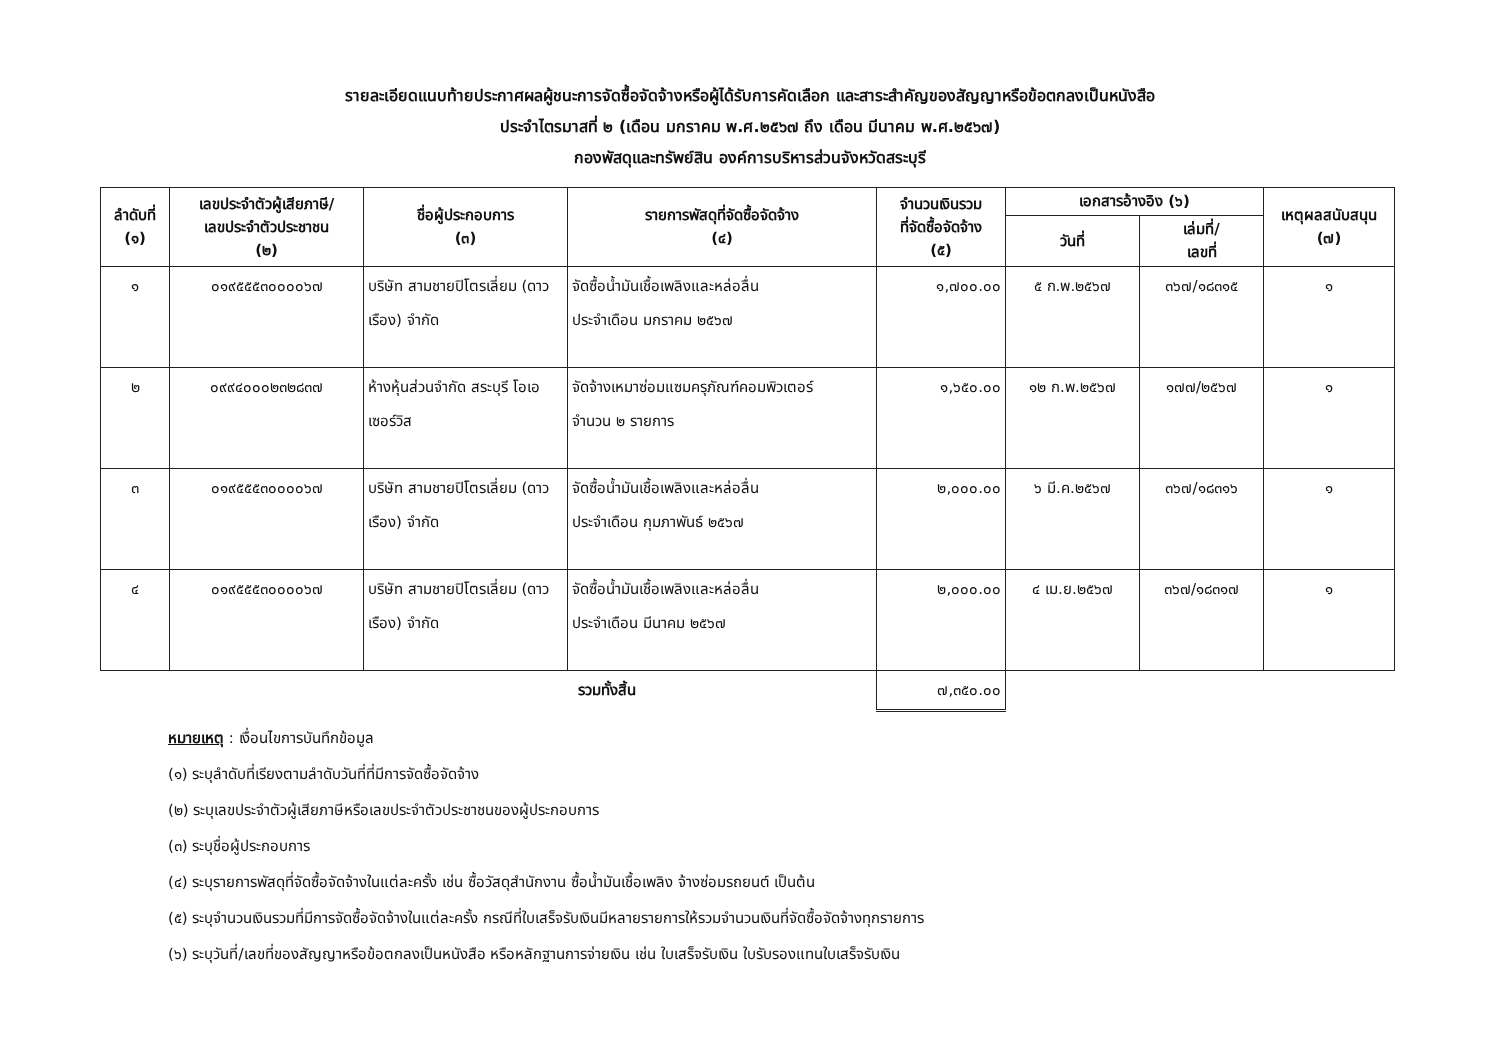รายละเอียดแนบท้ายประกาศผลผู้ชนะการจัดซื้อจัดจ้างหรือผู้ได้รับการคัดเลือก และสาระสำคัญของสัญญาหรือข้อตกลงเป็นหนังสือ
ประจำไตรมาสที่ ๒ (เดือน มกราคม พ.ศ.๒๕๖๗ ถึง เดือน มีนาคม พ.ศ.๒๕๖๗)
กองพัสดุและทรัพย์สิน องค์การบริหารส่วนจังหวัดสระบุรี
| ลำดับที่ (๑) | เลขประจำตัวผู้เสียภาษี/ เลขประจำตัวประชาชน (๒) | ชื่อผู้ประกอบการ (๓) | รายการพัสดุที่จัดซื้อจัดจ้าง (๔) | จำนวนเงินรวม ที่จัดซื้อจัดจ้าง (๕) | เอกสารอ้างอิง (๖) | | เหตุผลสนับสนุน (๗) |
| --- | --- | --- | --- | --- | --- | --- | --- |
| | | | | | วันที่ | เล่มที่/ เลขที่ | |
| ๑ | ๐๑๙๕๕๕๓๐๐๐๐๖๗ | บริษัท สามชายปิโตรเลี่ยม (ดาวเรือง) จำกัด | จัดซื้อน้ำมันเชื้อเพลิงและหล่อลื่น ประจำเดือน มกราคม ๒๕๖๗ | ๑,๗๐๐.๐๐ | ๕ ก.พ.๒๕๖๗ | ๓๖๗/๑๘๓๑๕ | ๑ |
| ๒ | ๐๙๙๔๐๐๐๒๓๒๘๓๗ | ห้างหุ้นส่วนจำกัด สระบุรี โอเอ เซอร์วิส | จัดจ้างเหมาซ่อมแซมครุภัณฑ์คอมพิวเตอร์ จำนวน ๒ รายการ | ๑,๖๕๐.๐๐ | ๑๒ ก.พ.๒๕๖๗ | ๑๗๗/๒๕๖๗ | ๑ |
| ๓ | ๐๑๙๕๕๕๓๐๐๐๐๖๗ | บริษัท สามชายปิโตรเลี่ยม (ดาวเรือง) จำกัด | จัดซื้อน้ำมันเชื้อเพลิงและหล่อลื่น ประจำเดือน กุมภาพันธ์ ๒๕๖๗ | ๒,๐๐๐.๐๐ | ๖ มี.ค.๒๕๖๗ | ๓๖๗/๑๘๓๑๖ | ๑ |
| ๔ | ๐๑๙๕๕๕๓๐๐๐๐๖๗ | บริษัท สามชายปิโตรเลี่ยม (ดาวเรือง) จำกัด | จัดซื้อน้ำมันเชื้อเพลิงและหล่อลื่น ประจำเดือน มีนาคม ๒๕๖๗ | ๒,๐๐๐.๐๐ | ๔ เม.ย.๒๕๖๗ | ๓๖๗/๑๘๓๑๗ | ๑ |
| รวมทั้งสิ้น | | | | ๗,๓๕๐.๐๐ | | | |
หมายเหตุ : เงื่อนไขการบันทึกข้อมูล
(๑) ระบุลำดับที่เรียงตามลำดับวันที่ที่มีการจัดซื้อจัดจ้าง
(๒) ระบุเลขประจำตัวผู้เสียภาษีหรือเลขประจำตัวประชาชนของผู้ประกอบการ
(๓) ระบุชื่อผู้ประกอบการ
(๔) ระบุรายการพัสดุที่จัดซื้อจัดจ้างในแต่ละครั้ง เช่น ซื้อวัสดุสำนักงาน ซื้อน้ำมันเชื้อเพลิง จ้างซ่อมรถยนต์ เป็นต้น
(๕) ระบุจำนวนเงินรวมที่มีการจัดซื้อจัดจ้างในแต่ละครั้ง กรณีที่ใบเสร็จรับเงินมีหลายรายการให้รวมจำนวนเงินที่จัดซื้อจัดจ้างทุกรายการ
(๖) ระบุวันที่/เลขที่ของสัญญาหรือข้อตกลงเป็นหนังสือ หรือหลักฐานการจ่ายเงิน เช่น ใบเสร็จรับเงิน ใบรับรองแทนใบเสร็จรับเงิน